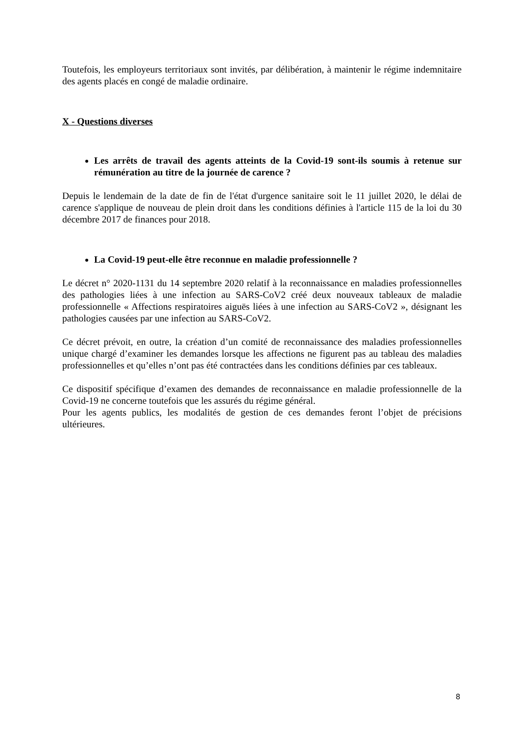Toutefois, les employeurs territoriaux sont invités, par délibération, à maintenir le régime indemnitaire des agents placés en congé de maladie ordinaire.
X - Questions diverses
Les arrêts de travail des agents atteints de la Covid-19 sont-ils soumis à retenue sur rémunération au titre de la journée de carence ?
Depuis le lendemain de la date de fin de l'état d'urgence sanitaire soit le 11 juillet 2020, le délai de carence s'applique de nouveau de plein droit dans les conditions définies à l'article 115 de la loi du 30 décembre 2017 de finances pour 2018.
La Covid-19 peut-elle être reconnue en maladie professionnelle ?
Le décret n° 2020-1131 du 14 septembre 2020 relatif à la reconnaissance en maladies professionnelles des pathologies liées à une infection au SARS-CoV2 créé deux nouveaux tableaux de maladie professionnelle « Affections respiratoires aiguës liées à une infection au SARS-CoV2 », désignant les pathologies causées par une infection au SARS-CoV2.
Ce décret prévoit, en outre, la création d’un comité de reconnaissance des maladies professionnelles unique chargé d’examiner les demandes lorsque les affections ne figurent pas au tableau des maladies professionnelles et qu’elles n’ont pas été contractées dans les conditions définies par ces tableaux.
Ce dispositif spécifique d’examen des demandes de reconnaissance en maladie professionnelle de la Covid-19 ne concerne toutefois que les assurés du régime général.
Pour les agents publics, les modalités de gestion de ces demandes feront l’objet de précisions ultérieures.
8